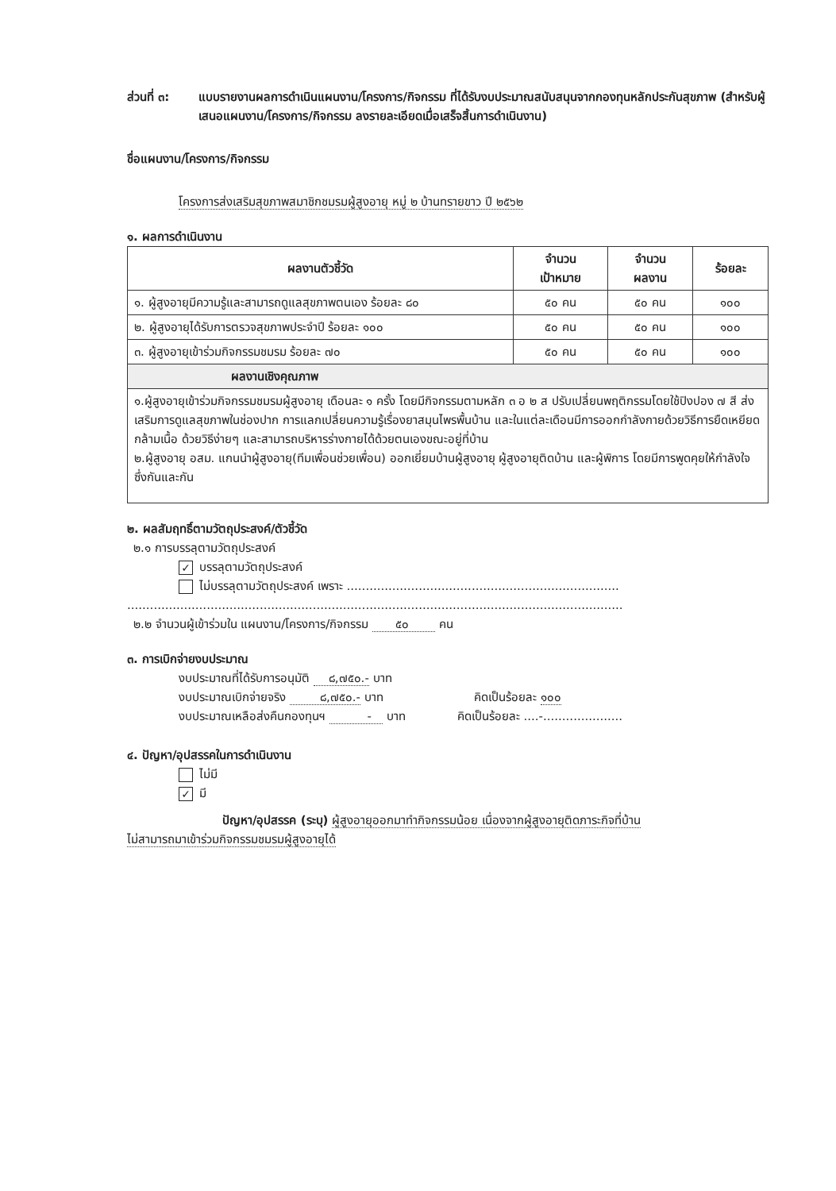ส่วนที่ ๓: แบบรายงานผลการดำเนินแผนงาน/โครงการ/กิจกรรม ที่ได้รับงบประมาณสนับสนุนจากกองทุนหลักประกันสุขภาพ (สำหรับผู้เสนอแผนงาน/โครงการ/กิจกรรม ลงรายละเอียดเมื่อเสร็จสิ้นการดำเนินงาน)
ชื่อแผนงาน/โครงการ/กิจกรรม
โครงการส่งเสริมสุขภาพสมาชิกชมรมผู้สูงอายุ หมู่ ๒ บ้านทรายขาว ปี ๒๕๖๒
๑. ผลการดำเนินงาน
| ผลงานตัวชี้วัด | จำนวน เป้าหมาย | จำนวน ผลงาน | ร้อยละ |
| --- | --- | --- | --- |
| ๑. ผู้สูงอายุมีความรู้และสามารถดูแลสุขภาพตนเอง ร้อยละ ๘๐ | ๕๐ คน | ๕๐ คน | ๑๐๐ |
| ๒. ผู้สูงอายุได้รับการตรวจสุขภาพประจำปี ร้อยละ ๑๐๐ | ๕๐ คน | ๕๐ คน | ๑๐๐ |
| ๓. ผู้สูงอายุเข้าร่วมกิจกรรมชมรม ร้อยละ ๗๐ | ๕๐ คน | ๕๐ คน | ๑๐๐ |
| ผลงานเชิงคุณภาพ | | | |
| ๑.ผู้สูงอายุเข้าร่วมกิจกรรมชมรมผู้สูงอายุ เดือนละ ๑ ครั้ง โดยมีกิจกรรมตามหลัก ๓ อ ๒ ส ปรับเปลี่ยนพฤติกรรมโดยใช้ปิงปอง ๗ สี ส่งเสริมการดูแลสุขภาพในช่องปาก การแลกเปลี่ยนความรู้เรื่องยาสมุนไพรพื้นบ้าน และในแต่ละเดือนมีการออกกำลังกายด้วยวิธีการยืดเหยียดกล้ามเนื้อ ด้วยวิธีง่ายๆ และสามารถบริหารร่างกายได้ด้วยตนเองขณะอยู่ที่บ้าน ๒.ผู้สูงอายุ อสม. แกนนำผู้สูงอายุ(ทีมเพื่อนช่วยเพื่อน) ออกเยี่ยมบ้านผู้สูงอายุ ผู้สูงอายุติดบ้าน และผู้พิการ โดยมีการพูดคุยให้กำลังใจซึ่งกันและกัน | | | |
๒. ผลสัมฤทธิ์ตามวัตถุประสงค์/ตัวชี้วัด
๒.๑ การบรรลุตามวัตถุประสงค์
✓ บรรลุตามวัตถุประสงค์
ไม่บรรลุตามวัตถุประสงค์ เพราะ ........................................................................
...................................................................................................................................
๒.๒ จำนวนผู้เข้าร่วมใน แผนงาน/โครงการ/กิจกรรม ๕๐ คน
๓. การเบิกจ่ายงบประมาณ
งบประมาณที่ได้รับการอนุมัติ ๘,๗๕๐.- บาท
งบประมาณเบิกจ่ายจริง ๘,๗๕๐.- บาท คิดเป็นร้อยละ ๑๐๐
งบประมาณเหลือส่งคืนกองทุนฯ - บาท คิดเป็นร้อยละ ....-.....................
๔. ปัญหา/อุปสรรคในการดำเนินงาน
ไม่มี
✓ มี
ปัญหา/อุปสรรค (ระบุ) ผู้สูงอายุออกมาทำกิจกรรมน้อย เนื่องจากผู้สูงอายุติดภาระกิจที่บ้าน
ไม่สามารถมาเข้าร่วมกิจกรรมชมรมผู้สูงอายุได้